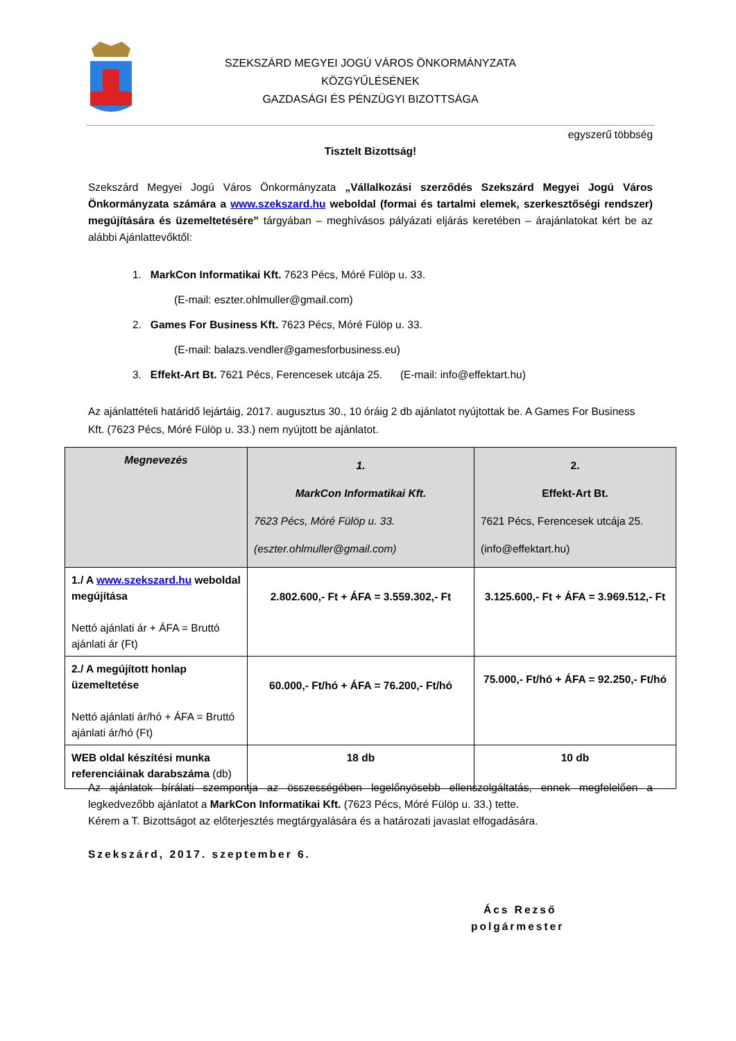SZEKSZÁRD MEGYEI JOGÚ VÁROS ÖNKORMÁNYZATA
KÖZGYŰLÉSÉNEK
GAZDASÁGI ÉS PÉNZÜGYI BIZOTTSÁGA
egyszerű többség
Tisztelt Bizottság!
Szekszárd Megyei Jogú Város Önkormányzata „Vállalkozási szerződés Szekszárd Megyei Jogú Város Önkormányzata számára a www.szekszard.hu weboldal (formai és tartalmi elemek, szerkesztőségi rendszer) megújítására és üzemeltetésére” tárgyában – meghívásos pályázati eljárás keretében – árajánlatokat kért be az alábbi Ajánlattevőktől:
1. MarkCon Informatikai Kft. 7623 Pécs, Móré Fülöp u. 33.
(E-mail: eszter.ohlmuller@gmail.com)
2. Games For Business Kft. 7623 Pécs, Móré Fülöp u. 33.
(E-mail: balazs.vendler@gamesforbusiness.eu)
3. Effekt-Art Bt. 7621 Pécs, Ferencesek utcája 25. (E-mail: info@effektart.hu)
Az ajánlattételi határidő lejártáig, 2017. augusztus 30., 10 óráig 2 db ajánlatot nyújtottak be. A Games For Business Kft. (7623 Pécs, Móré Fülöp u. 33.) nem nyújtott be ajánlatot.
| Megnevezés | 1. MarkCon Informatikai Kft. 7623 Pécs, Móré Fülöp u. 33. (eszter.ohlmuller@gmail.com) | 2. Effekt-Art Bt. 7621 Pécs, Ferencesek utcája 25. (info@effektart.hu) |
| --- | --- | --- |
| 1./ A www.szekszard.hu weboldal megújítása Nettó ajánlati ár + ÁFA = Bruttó ajánlati ár (Ft) | 2.802.600,- Ft + ÁFA = 3.559.302,- Ft | 3.125.600,- Ft + ÁFA = 3.969.512,- Ft |
| 2./ A megújított honlap üzemeltetése Nettó ajánlati ár/hó + ÁFA = Bruttó ajánlati ár/hó (Ft) | 60.000,- Ft/hó + ÁFA = 76.200,- Ft/hó | 75.000,- Ft/hó + ÁFA = 92.250,- Ft/hó |
| WEB oldal készítési munka referenciáinak darabszáma (db) | 18 db | 10 db |
Az ajánlatok bírálati szempontja az összességében legelőnyösebb ellenszolgáltatás, ennek megfelelően a legkedvezőbb ajánlatot a MarkCon Informatikai Kft. (7623 Pécs, Móré Fülöp u. 33.) tette.
Kérem a T. Bizottságot az előterjesztés megtárgyalására és a határozati javaslat elfogadására.
Szekszárd, 2017. szeptember 6.
Ács Rezső
polgármester